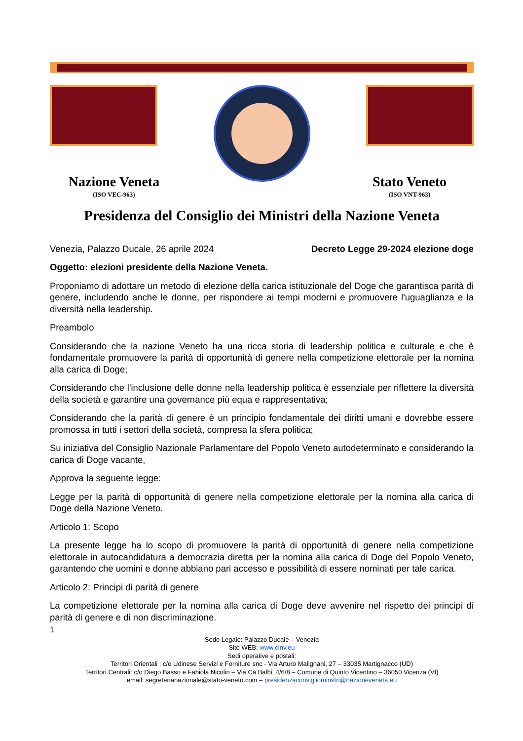Nazione Veneta
(ISO VEC-963)
Stato Veneto
(ISO VNT-963)
Presidenza del Consiglio dei Ministri della Nazione Veneta
Venezia, Palazzo Ducale, 26 aprile 2024 Decreto Legge 29-2024 elezione doge
Oggetto: elezioni presidente della Nazione Veneta.
Proponiamo di adottare un metodo di elezione della carica istituzionale del Doge che garantisca parità di genere, includendo anche le donne, per rispondere ai tempi moderni e promuovere l'uguaglianza e la diversità nella leadership.
Preambolo
Considerando che la nazione Veneto ha una ricca storia di leadership politica e culturale e che è fondamentale promuovere la parità di opportunità di genere nella competizione elettorale per la nomina alla carica di Doge;
Considerando che l'inclusione delle donne nella leadership politica è essenziale per riflettere la diversità della società e garantire una governance più equa e rappresentativa;
Considerando che la parità di genere è un principio fondamentale dei diritti umani e dovrebbe essere promossa in tutti i settori della società, compresa la sfera politica;
Su iniziativa del Consiglio Nazionale Parlamentare del Popolo Veneto autodeterminato e considerando la carica di Doge vacante,
Approva la seguente legge:
Legge per la parità di opportunità di genere nella competizione elettorale per la nomina alla carica di Doge della Nazione Veneto.
Articolo 1: Scopo
La presente legge ha lo scopo di promuovere la parità di opportunità di genere nella competizione elettorale in autocandidatura a democrazia diretta per la nomina alla carica di Doge del Popolo Veneto, garantendo che uomini e donne abbiano pari accesso e possibilità di essere nominati per tale carica.
Articolo 2: Principi di parità di genere
La competizione elettorale per la nomina alla carica di Doge deve avvenire nel rispetto dei principi di parità di genere e di non discriminazione.
1
Sede Legale: Palazzo Ducale – Venezia
Sito WEB: www.clnv.eu
Sedi operative e postali:
Territori Orientali : c/o Udinese Servizi e Forniture snc - Via Arturo Malignani, 27 – 33035 Martignacco (UD)
Territori Centrali: c/o Diego Basso e Fabiola Nicolin – Via Cà Balbi, 4/6/8 – Comune di Quinto Vicentino – 36050 Vicenza (VI)
email: segreterianazionale@stato-veneto.com – presidenzaconsigliominstri@nazioneveneta.eu